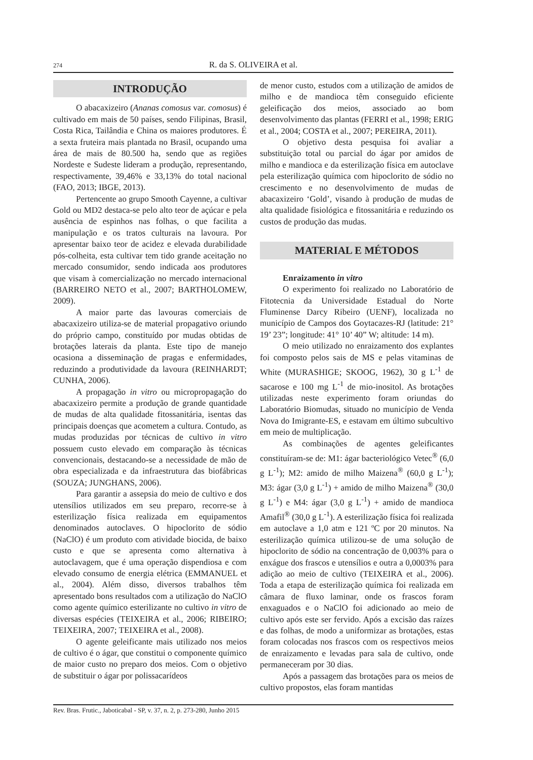274
R. da S. OLIVEIRA et al.
INTRODUÇÃO
O abacaxizeiro (Ananas comosus var. comosus) é cultivado em mais de 50 países, sendo Filipinas, Brasil, Costa Rica, Tailândia e China os maiores produtores. É a sexta fruteira mais plantada no Brasil, ocupando uma área de mais de 80.500 ha, sendo que as regiões Nordeste e Sudeste lideram a produção, representando, respectivamente, 39,46% e 33,13% do total nacional (FAO, 2013; IBGE, 2013).
Pertencente ao grupo Smooth Cayenne, a cultivar Gold ou MD2 destaca-se pelo alto teor de açúcar e pela ausência de espinhos nas folhas, o que facilita a manipulação e os tratos culturais na lavoura. Por apresentar baixo teor de acidez e elevada durabilidade pós-colheita, esta cultivar tem tido grande aceitação no mercado consumidor, sendo indicada aos produtores que visam à comercialização no mercado internacional (BARREIRO NETO et al., 2007; BARTHOLOMEW, 2009).
A maior parte das lavouras comerciais de abacaxizeiro utiliza-se de material propagativo oriundo do próprio campo, constituído por mudas obtidas de brotações laterais da planta. Este tipo de manejo ocasiona a disseminação de pragas e enfermidades, reduzindo a produtividade da lavoura (REINHARDT; CUNHA, 2006).
A propagação in vitro ou micropropagação do abacaxizeiro permite a produção de grande quantidade de mudas de alta qualidade fitossanitária, isentas das principais doenças que acometem a cultura. Contudo, as mudas produzidas por técnicas de cultivo in vitro possuem custo elevado em comparação às técnicas convencionais, destacando-se a necessidade de mão de obra especializada e da infraestrutura das biofábricas (SOUZA; JUNGHANS, 2006).
Para garantir a assepsia do meio de cultivo e dos utensílios utilizados em seu preparo, recorre-se à esterilização física realizada em equipamentos denominados autoclaves. O hipoclorito de sódio (NaClO) é um produto com atividade biocida, de baixo custo e que se apresenta como alternativa à autoclavagem, que é uma operação dispendiosa e com elevado consumo de energia elétrica (EMMANUEL et al., 2004). Além disso, diversos trabalhos têm apresentado bons resultados com a utilização do NaClO como agente químico esterilizante no cultivo in vitro de diversas espécies (TEIXEIRA et al., 2006; RIBEIRO; TEIXEIRA, 2007; TEIXEIRA et al., 2008).
O agente geleificante mais utilizado nos meios de cultivo é o ágar, que constitui o componente químico de maior custo no preparo dos meios. Com o objetivo de substituir o ágar por polissacarídeos
de menor custo, estudos com a utilização de amidos de milho e de mandioca têm conseguido eficiente geleificação dos meios, associado ao bom desenvolvimento das plantas (FERRI et al., 1998; ERIG et al., 2004; COSTA et al., 2007; PEREIRA, 2011).
O objetivo desta pesquisa foi avaliar a substituição total ou parcial do ágar por amidos de milho e mandioca e da esterilização física em autoclave pela esterilização química com hipoclorito de sódio no crescimento e no desenvolvimento de mudas de abacaxizeiro ‘Gold’, visando à produção de mudas de alta qualidade fisiológica e fitossanitária e reduzindo os custos de produção das mudas.
MATERIAL E MÉTODOS
Enraizamento in vitro
O experimento foi realizado no Laboratório de Fitotecnia da Universidade Estadual do Norte Fluminense Darcy Ribeiro (UENF), localizada no município de Campos dos Goytacazes-RJ (latitude: 21° 19’ 23”; longitude: 41° 10’ 40” W; altitude: 14 m).
O meio utilizado no enraizamento dos explantes foi composto pelos sais de MS e pelas vitaminas de White (MURASHIGE; SKOOG, 1962), 30 g L<sup>-1</sup> de sacarose e 100 mg L<sup>-1</sup> de mio-inositol. As brotações utilizadas neste experimento foram oriundas do Laboratório Biomudas, situado no município de Venda Nova do Imigrante-ES, e estavam em último subcultivo em meio de multiplicação.
As combinações de agentes geleificantes constituíram-se de: M1: ágar bacteriológico Vetec<sup>®</sup> (6,0 g L<sup>-1</sup>); M2: amido de milho Maizena<sup>®</sup> (60,0 g L<sup>-1</sup>); M3: ágar (3,0 g L<sup>-1</sup>) + amido de milho Maizena<sup>®</sup> (30,0 g L<sup>-1</sup>) e M4: ágar (3,0 g L<sup>-1</sup>) + amido de mandioca Amafil<sup>®</sup> (30,0 g L<sup>-1</sup>). A esterilização física foi realizada em autoclave a 1,0 atm e 121 ºC por 20 minutos. Na esterilização química utilizou-se de uma solução de hipoclorito de sódio na concentração de 0,003% para o enxágue dos frascos e utensílios e outra a 0,0003% para adição ao meio de cultivo (TEIXEIRA et al., 2006). Toda a etapa de esterilização química foi realizada em câmara de fluxo laminar, onde os frascos foram enxaguados e o NaClO foi adicionado ao meio de cultivo após este ser fervido. Após a excisão das raízes e das folhas, de modo a uniformizar as brotações, estas foram colocadas nos frascos com os respectivos meios de enraizamento e levadas para sala de cultivo, onde permaneceram por 30 dias.
Após a passagem das brotações para os meios de cultivo propostos, elas foram mantidas
Rev. Bras. Frutic., Jaboticabal - SP, v. 37, n. 2, p. 273-280, Junho 2015